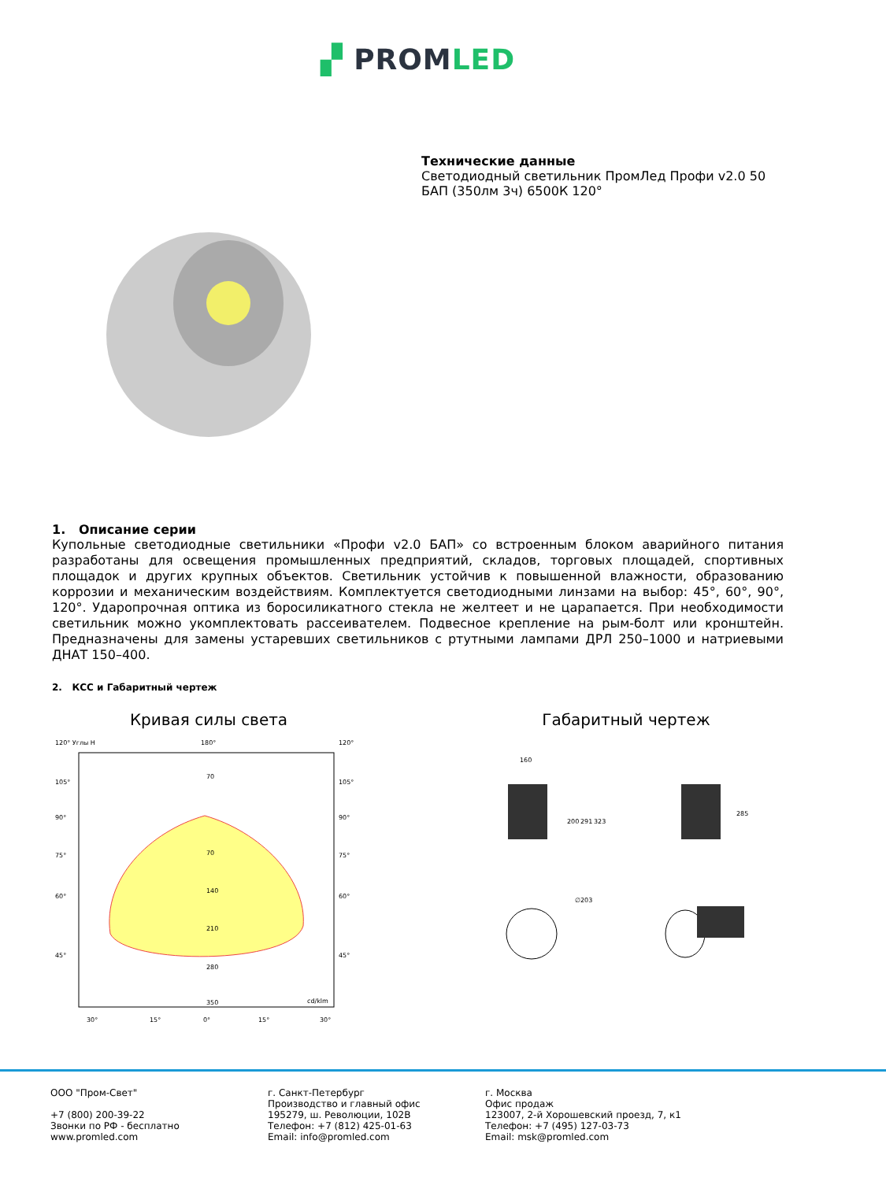▞ PROMLED
Технические данные
Светодиодный светильник ПромЛед Профи v2.0 50 БАП (350лм 3ч) 6500К 120°
1. Описание серии
Купольные светодиодные светильники «Профи v2.0 БАП» со встроенным блоком аварийного питания разработаны для освещения промышленных предприятий, складов, торговых площадей, спортивных площадок и других крупных объектов. Светильник устойчив к повышенной влажности, образованию коррозии и механическим воздействиям. Комплектуется светодиодными линзами на выбор: 45°, 60°, 90°, 120°. Ударопрочная оптика из боросиликатного стекла не желтеет и не царапается. При необходимости светильник можно укомплектовать рассеивателем. Подвесное крепление на рым-болт или кронштейн. Предназначены для замены устаревших светильников с ртутными лампами ДРЛ 250–1000 и натриевыми ДНАТ 150–400.
2. КСС и Габаритный чертеж
Кривая силы света
120° Углы H
180°
120°
105°
90°
75°
60°
45°
105°
90°
75°
60°
45°
70
70
140
210
280
350
cd/klm
30°
15°
0°
15°
30°
Габаритный чертеж
160
200
291
323
285
∅203
ООО "Пром-Свет"
+7 (800) 200-39-22
Звонки по РФ - бесплатно
www.promled.com
г. Санкт-Петербург
Производство и главный офис
195279, ш. Революции, 102В
Телефон: +7 (812) 425-01-63
Email: info@promled.com
г. Москва
Офис продаж
123007, 2-й Хорошевский проезд, 7, к1
Телефон: +7 (495) 127-03-73
Email: msk@promled.com